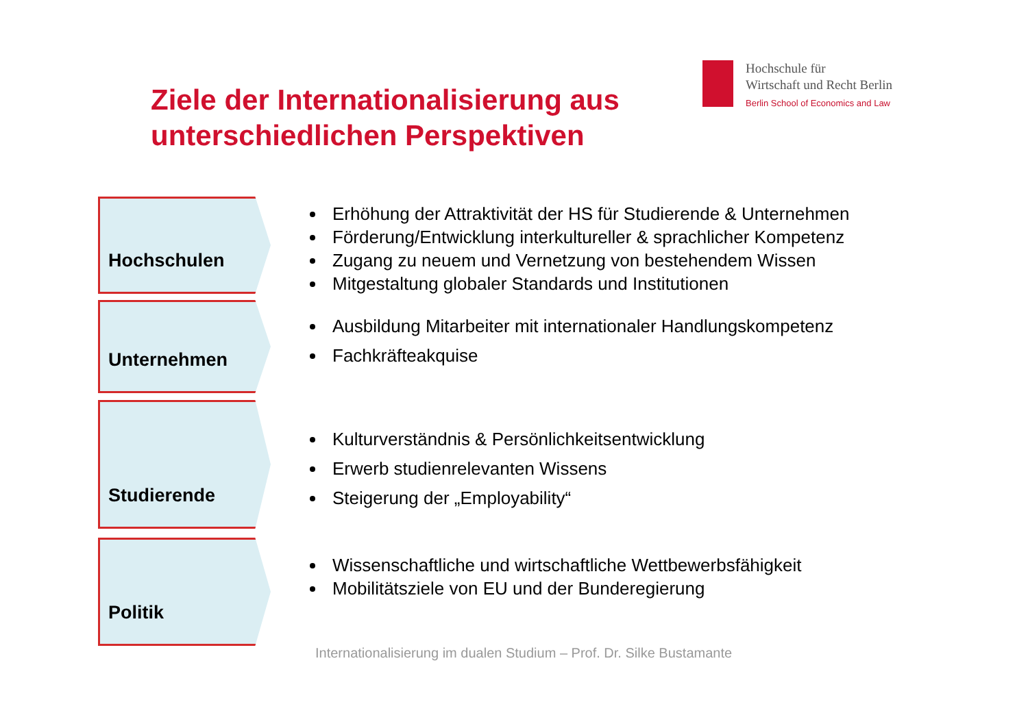Hochschule für
Wirtschaft und Recht Berlin
Berlin School of Economics and Law
Ziele der Internationalisierung aus
unterschiedlichen Perspektiven
Hochschulen
Erhöhung der Attraktivität der HS für Studierende & Unternehmen
Förderung/Entwicklung interkultureller & sprachlicher Kompetenz
Zugang zu neuem und Vernetzung von bestehendem Wissen
Mitgestaltung globaler Standards und Institutionen
Unternehmen
Ausbildung Mitarbeiter mit internationaler Handlungskompetenz
Fachkräfteakquise
Studierende
Kulturverständnis & Persönlichkeitsentwicklung
Erwerb studienrelevanten Wissens
Steigerung der „Employability“
Politik
Wissenschaftliche und wirtschaftliche Wettbewerbsfähigkeit
Mobilitätsziele von EU und der Bunderegierung
Internationalisierung im dualen Studium – Prof. Dr. Silke Bustamante